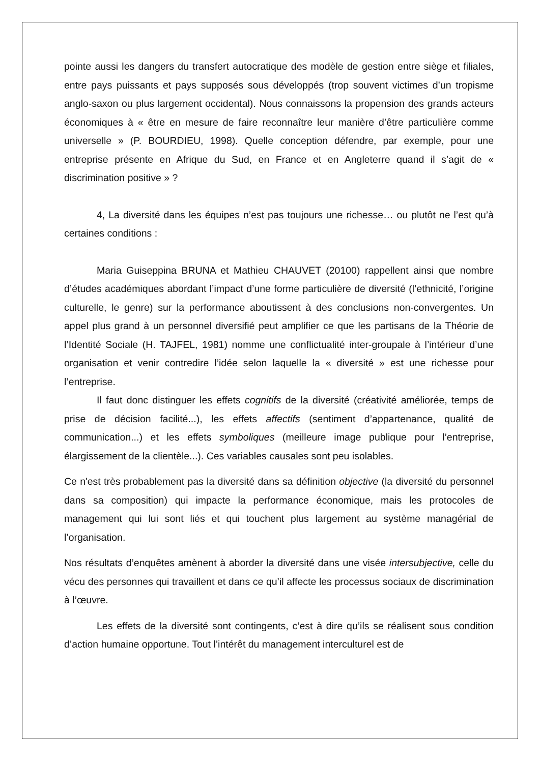pointe aussi les dangers du transfert autocratique des modèle de gestion entre siège et filiales, entre pays puissants et pays supposés sous développés (trop souvent victimes d’un tropisme anglo-saxon ou plus largement occidental). Nous connaissons la propension des grands acteurs économiques à « être en mesure de faire reconnaître leur manière d’être particulière comme universelle » (P. BOURDIEU, 1998). Quelle conception défendre, par exemple, pour une entreprise présente en Afrique du Sud, en France et en Angleterre quand il s’agit de « discrimination positive » ?
4, La diversité dans les équipes n’est pas toujours une richesse… ou plutôt ne l’est qu’à certaines conditions :
Maria Guiseppina BRUNA et Mathieu CHAUVET (20100) rappellent ainsi que nombre d’études académiques abordant l’impact d’une forme particulière de diversité (l’ethnicité, l’origine culturelle, le genre) sur la performance aboutissent à des conclusions non-convergentes. Un appel plus grand à un personnel diversifié peut amplifier ce que les partisans de la Théorie de l’Identité Sociale (H. TAJFEL, 1981) nomme une conflictualité inter-groupale à l’intérieur d’une organisation et venir contredire l’idée selon laquelle la « diversité » est une richesse pour l’entreprise.
Il faut donc distinguer les effets cognitifs de la diversité (créativité améliorée, temps de prise de décision facilité...), les effets affectifs (sentiment d’appartenance, qualité de communication...) et les effets symboliques (meilleure image publique pour l’entreprise, élargissement de la clientèle...). Ces variables causales sont peu isolables.
Ce n'est très probablement pas la diversité dans sa définition objective (la diversité du personnel dans sa composition) qui impacte la performance économique, mais les protocoles de management qui lui sont liés et qui touchent plus largement au système managérial de l’organisation.
Nos résultats d’enquêtes amènent à aborder la diversité dans une visée intersubjective, celle du vécu des personnes qui travaillent et dans ce qu’il affecte les processus sociaux de discrimination à l’œuvre.
Les effets de la diversité sont contingents, c’est à dire qu’ils se réalisent sous condition d’action humaine opportune. Tout l’intérêt du management interculturel est de